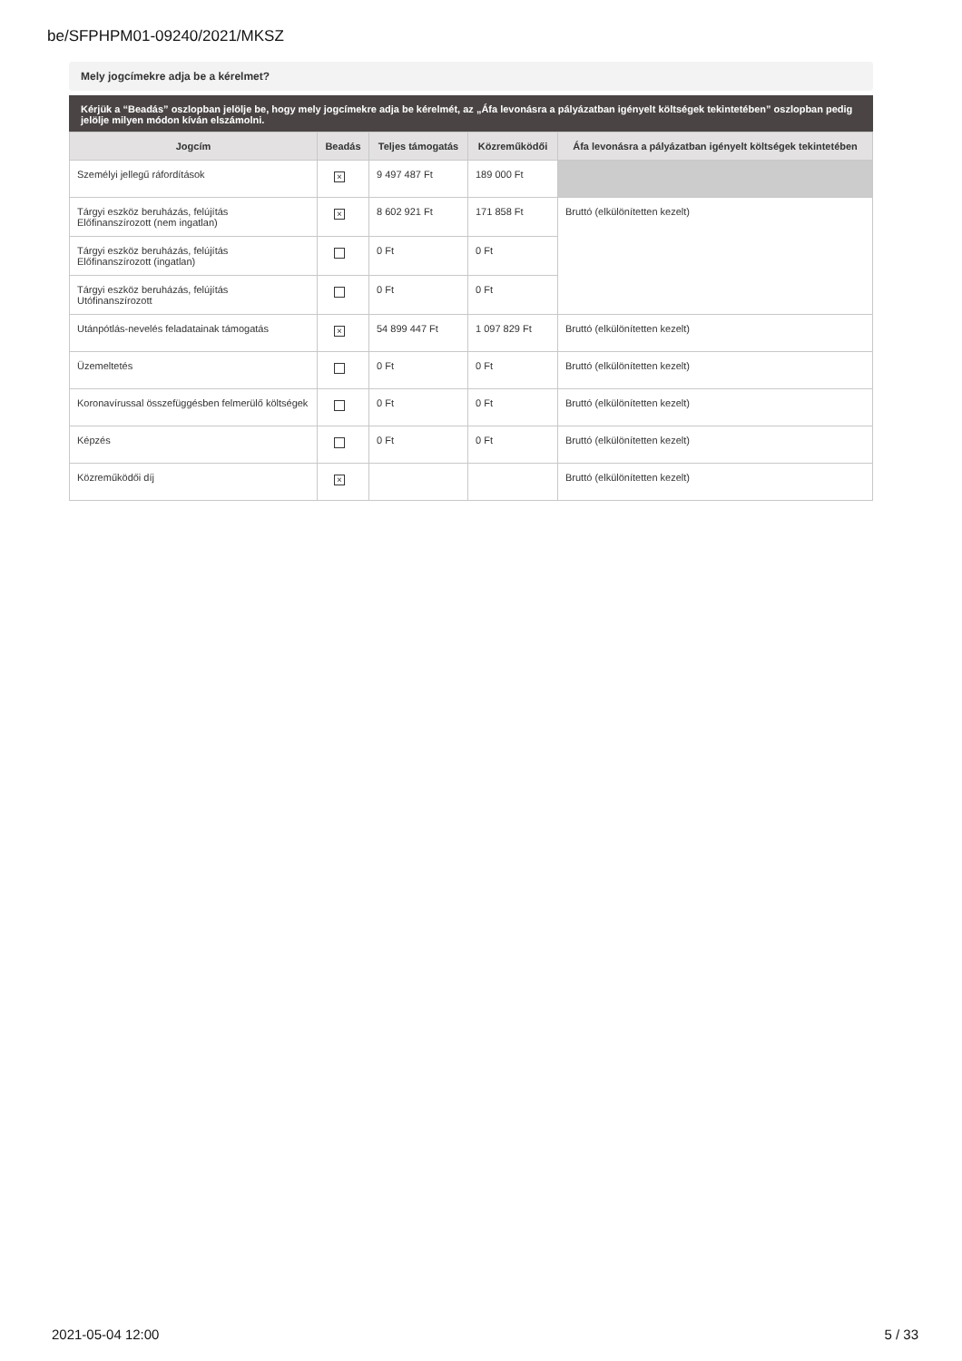be/SFPHPM01-09240/2021/MKSZ
Mely jogcímekre adja be a kérelmet?
Kérjük a “Beadás” oszlopban jelölje be, hogy mely jogcímekre adja be kérelmét, az „Áfa levonásra a pályázatban igényelt költségek tekintetében” oszlopban pedig jelölje milyen módon kíván elszámolni.
| Jogcím | Beadás | Teljes támogatás | Közreműködői | Áfa levonásra a pályázatban igényelt költségek tekintetében |
| --- | --- | --- | --- | --- |
| Személyi jellegű ráfordítások | × | 9 497 487 Ft | 189 000 Ft | |
| Tárgyi eszköz beruházás, felújítás Előfinanszírozott (nem ingatlan) | × | 8 602 921 Ft | 171 858 Ft | Bruttó (elkülönítetten kezelt) |
| Tárgyi eszköz beruházás, felújítás Előfinanszírozott (ingatlan) | | 0 Ft | 0 Ft | |
| Tárgyi eszköz beruházás, felújítás Utófinanszírozott | | 0 Ft | 0 Ft | |
| Utánpótlás-nevelés feladatainak támogatás | × | 54 899 447 Ft | 1 097 829 Ft | Bruttó (elkülönítetten kezelt) |
| Üzemeltetés | | 0 Ft | 0 Ft | Bruttó (elkülönítetten kezelt) |
| Koronavírussal összefüggésben felmerülő költségek | | 0 Ft | 0 Ft | Bruttó (elkülönítetten kezelt) |
| Képzés | | 0 Ft | 0 Ft | Bruttó (elkülönítetten kezelt) |
| Közreműködői díj | × | | | Bruttó (elkülönítetten kezelt) |
2021-05-04 12:00 5 / 33